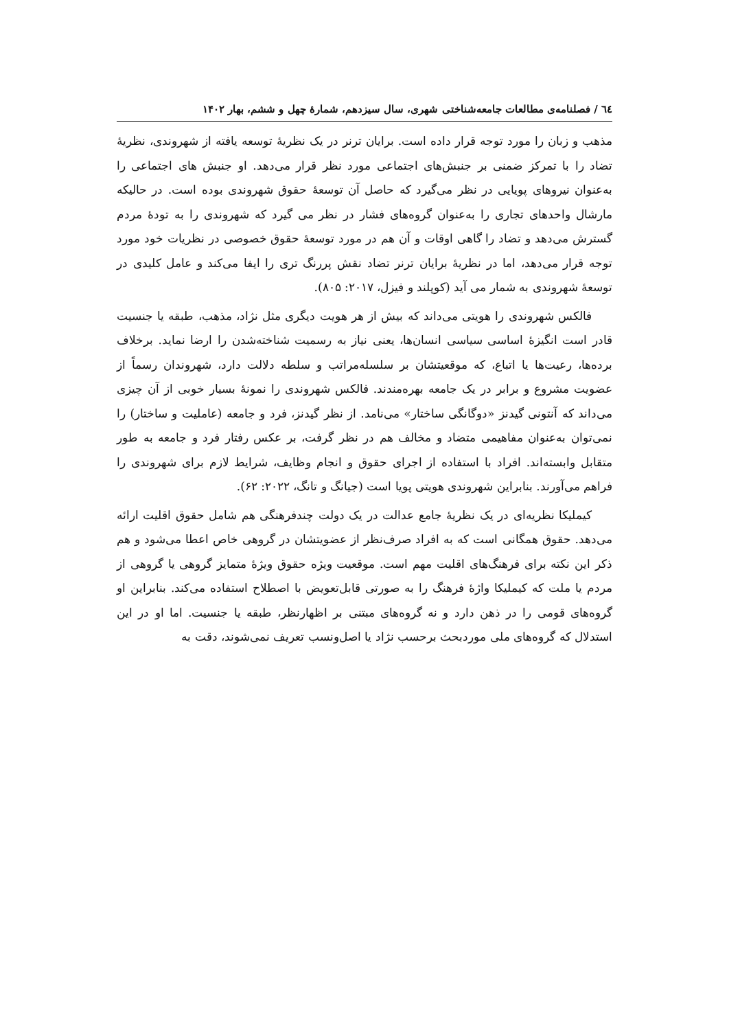٦٤ / فصلنامه‌ی مطالعات جامعه‌شناختی شهری، سال سیزدهم، شمارۀ چهل و ششم، بهار ۱۴۰۲
مذهب و زبان را مورد توجه قرار داده است. برایان ترنر در یک نظریۀ توسعه یافته از شهروندی، نظریۀ تضاد را با تمرکز ضمنی بر جنبش‌های اجتماعی مورد نظر قرار می‌دهد. او جنبش های اجتماعی را به‌عنوان نیروهای پویایی در نظر می‌گیرد که حاصل آن توسعۀ حقوق شهروندی بوده است. در حالیکه مارشال واحدهای تجاری را به‌عنوان گروه‌های فشار در نظر می گیرد که شهروندی را به تودۀ مردم گسترش می‌دهد و تضاد را گاهی اوقات و آن هم در مورد توسعۀ حقوق خصوصی در نظریات خود مورد توجه قرار می‌دهد، اما در نظریۀ برایان ترنر تضاد نقش پررنگ تری را ایفا می‌کند و عامل کلیدی در توسعۀ شهروندی به شمار می آید (کوپلند و فیزل، ۲۰۱۷: ۸۰۵).
فالکس شهروندی را هویتی می‌داند که بیش از هر هویت دیگری مثل نژاد، مذهب، طبقه یا جنسیت قادر است انگیزۀ اساسی سیاسی انسان‌ها، یعنی نیاز به رسمیت شناخته‌شدن را ارضا نماید. برخلاف برده‌ها، رعیت‌ها یا اتباع، که موقعیتشان بر سلسله‌مراتب و سلطه دلالت دارد، شهروندان رسماً از عضویت مشروع و برابر در یک جامعه بهره‌مندند. فالکس شهروندی را نمونۀ بسیار خوبی از آن چیزی می‌داند که آنتونی گیدنز «دوگانگی ساختار» می‌نامد. از نظر گیدنز، فرد و جامعه (عاملیت و ساختار) را نمی‌توان به‌عنوان مفاهیمی متضاد و مخالف هم در نظر گرفت، بر عکس رفتار فرد و جامعه به طور متقابل وابسته‌اند. افراد با استفاده از اجرای حقوق و انجام وظایف، شرایط لازم برای شهروندی را فراهم می‌آورند. بنابراین شهروندی هویتی پویا است (جیانگ و تانگ، ۲۰۲۲: ۶۲).
کیملیکا نظریه‌ای در یک نظریۀ جامع عدالت در یک دولت چندفرهنگی هم شامل حقوق اقلیت ارائه می‌دهد. حقوق همگانی است که به افراد صرف‌نظر از عضویتشان در گروهی خاص اعطا می‌شود و هم ذکر این نکته برای فرهنگ‌های اقلیت مهم است. موقعیت ویژه حقوق ویژۀ متمایز گروهی یا گروهی از مردم یا ملت که کیملیکا واژۀ فرهنگ را به صورتی قابل‌تعویض با اصطلاح استفاده می‌کند. بنابراین او گروه‌های قومی را در ذهن دارد و نه گروه‌های مبتنی بر اظهارنظر، طبقه یا جنسیت. اما او در این استدلال که گروه‌های ملی موردبحث برحسب نژاد یا اصل‌ونسب تعریف نمی‌شوند، دقت به